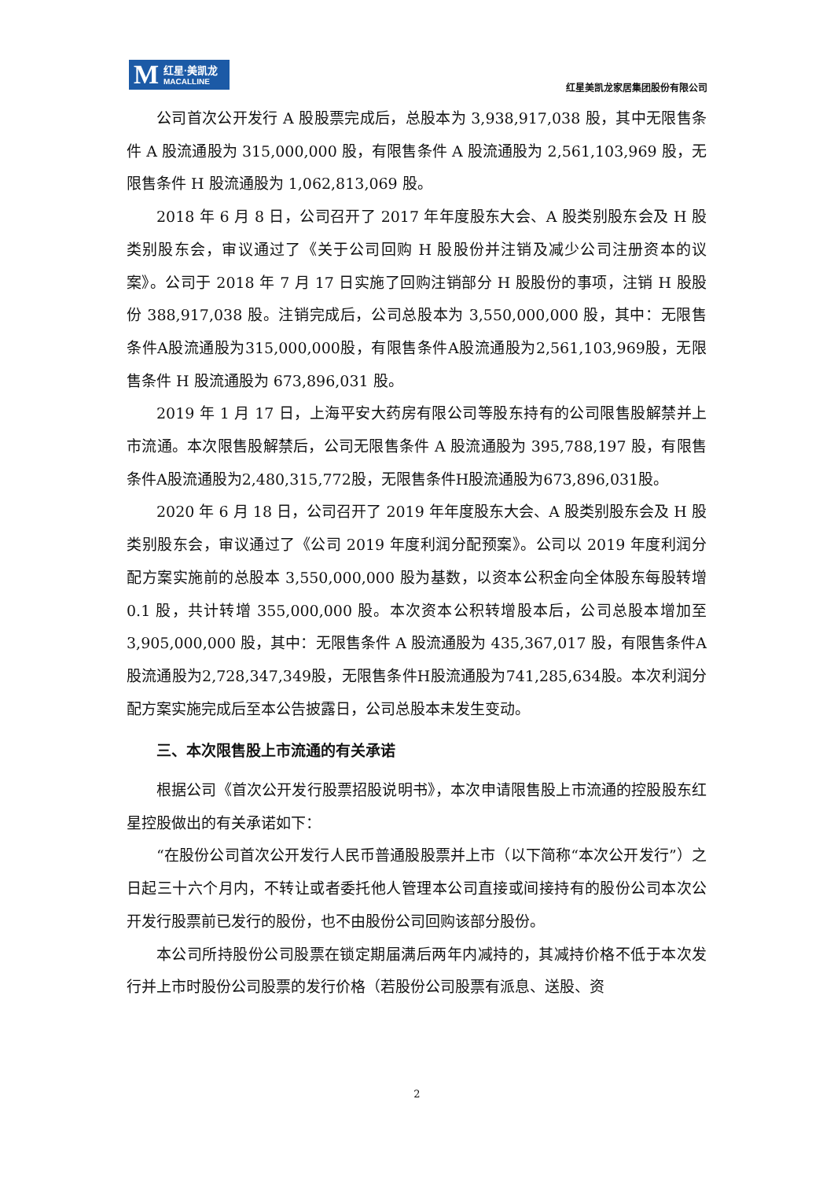M 红星·美凯龙
MACALLINE
红星美凯龙家居集团股份有限公司
公司首次公开发行 A 股股票完成后，总股本为 3,938,917,038 股，其中无限售条件 A 股流通股为 315,000,000 股，有限售条件 A 股流通股为 2,561,103,969 股，无限售条件 H 股流通股为 1,062,813,069 股。
2018 年 6 月 8 日，公司召开了 2017 年年度股东大会、A 股类别股东会及 H 股类别股东会，审议通过了《关于公司回购 H 股股份并注销及减少公司注册资本的议案》。公司于 2018 年 7 月 17 日实施了回购注销部分 H 股股份的事项，注销 H 股股份 388,917,038 股。注销完成后，公司总股本为 3,550,000,000 股，其中：无限售条件A股流通股为315,000,000股，有限售条件A股流通股为2,561,103,969股，无限售条件 H 股流通股为 673,896,031 股。
2019 年 1 月 17 日，上海平安大药房有限公司等股东持有的公司限售股解禁并上市流通。本次限售股解禁后，公司无限售条件 A 股流通股为 395,788,197 股，有限售条件A股流通股为2,480,315,772股，无限售条件H股流通股为673,896,031股。
2020 年 6 月 18 日，公司召开了 2019 年年度股东大会、A 股类别股东会及 H 股类别股东会，审议通过了《公司 2019 年度利润分配预案》。公司以 2019 年度利润分配方案实施前的总股本 3,550,000,000 股为基数，以资本公积金向全体股东每股转增 0.1 股，共计转增 355,000,000 股。本次资本公积转增股本后，公司总股本增加至 3,905,000,000 股，其中：无限售条件 A 股流通股为 435,367,017 股，有限售条件A股流通股为2,728,347,349股，无限售条件H股流通股为741,285,634股。本次利润分配方案实施完成后至本公告披露日，公司总股本未发生变动。
三、本次限售股上市流通的有关承诺
根据公司《首次公开发行股票招股说明书》，本次申请限售股上市流通的控股股东红星控股做出的有关承诺如下：
“在股份公司首次公开发行人民币普通股股票并上市（以下简称“本次公开发行”）之日起三十六个月内，不转让或者委托他人管理本公司直接或间接持有的股份公司本次公开发行股票前已发行的股份，也不由股份公司回购该部分股份。
本公司所持股份公司股票在锁定期届满后两年内减持的，其减持价格不低于本次发行并上市时股份公司股票的发行价格（若股份公司股票有派息、送股、资
2